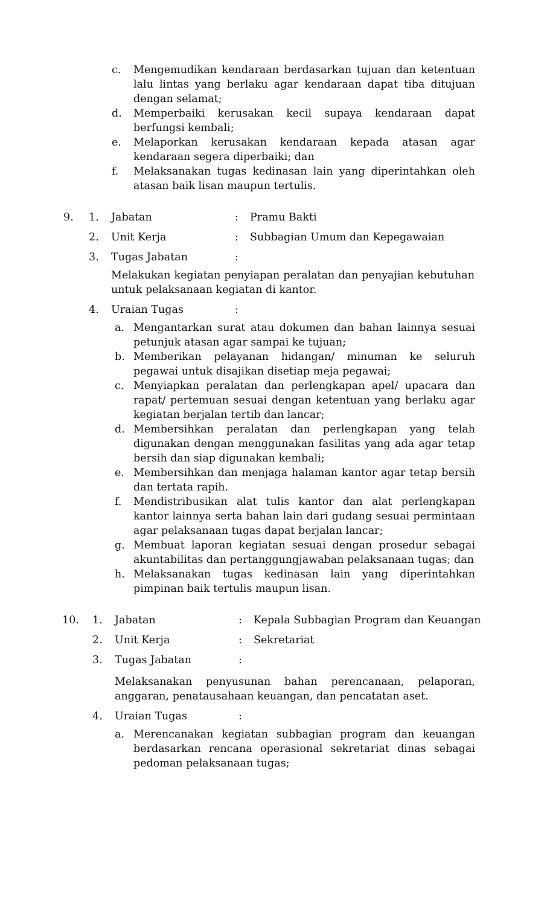c. Mengemudikan kendaraan berdasarkan tujuan dan ketentuan lalu lintas yang berlaku agar kendaraan dapat tiba ditujuan dengan selamat;
d. Memperbaiki kerusakan kecil supaya kendaraan dapat berfungsi kembali;
e. Melaporkan kerusakan kendaraan kepada atasan agar kendaraan segera diperbaiki; dan
f. Melaksanakan tugas kedinasan lain yang diperintahkan oleh atasan baik lisan maupun tertulis.
9. 1. Jabatan : Pramu Bakti
2. Unit Kerja : Subbagian Umum dan Kepegawaian
3. Tugas Jabatan :
Melakukan kegiatan penyiapan peralatan dan penyajian kebutuhan untuk pelaksanaan kegiatan di kantor.
4. Uraian Tugas :
a. Mengantarkan surat atau dokumen dan bahan lainnya sesuai petunjuk atasan agar sampai ke tujuan;
b. Memberikan pelayanan hidangan/ minuman ke seluruh pegawai untuk disajikan disetiap meja pegawai;
c. Menyiapkan peralatan dan perlengkapan apel/ upacara dan rapat/ pertemuan sesuai dengan ketentuan yang berlaku agar kegiatan berjalan tertib dan lancar;
d. Membersihkan peralatan dan perlengkapan yang telah digunakan dengan menggunakan fasilitas yang ada agar tetap bersih dan siap digunakan kembali;
e. Membersihkan dan menjaga halaman kantor agar tetap bersih dan tertata rapih.
f. Mendistribusikan alat tulis kantor dan alat perlengkapan kantor lainnya serta bahan lain dari gudang sesuai permintaan agar pelaksanaan tugas dapat berjalan lancar;
g. Membuat laporan kegiatan sesuai dengan prosedur sebagai akuntabilitas dan pertanggungjawaban pelaksanaan tugas; dan
h. Melaksanakan tugas kedinasan lain yang diperintahkan pimpinan baik tertulis maupun lisan.
10. 1. Jabatan : Kepala Subbagian Program dan Keuangan
2. Unit Kerja : Sekretariat
3. Tugas Jabatan :
Melaksanakan penyusunan bahan perencanaan, pelaporan, anggaran, penatausahaan keuangan, dan pencatatan aset.
4. Uraian Tugas :
a. Merencanakan kegiatan subbagian program dan keuangan berdasarkan rencana operasional sekretariat dinas sebagai pedoman pelaksanaan tugas;